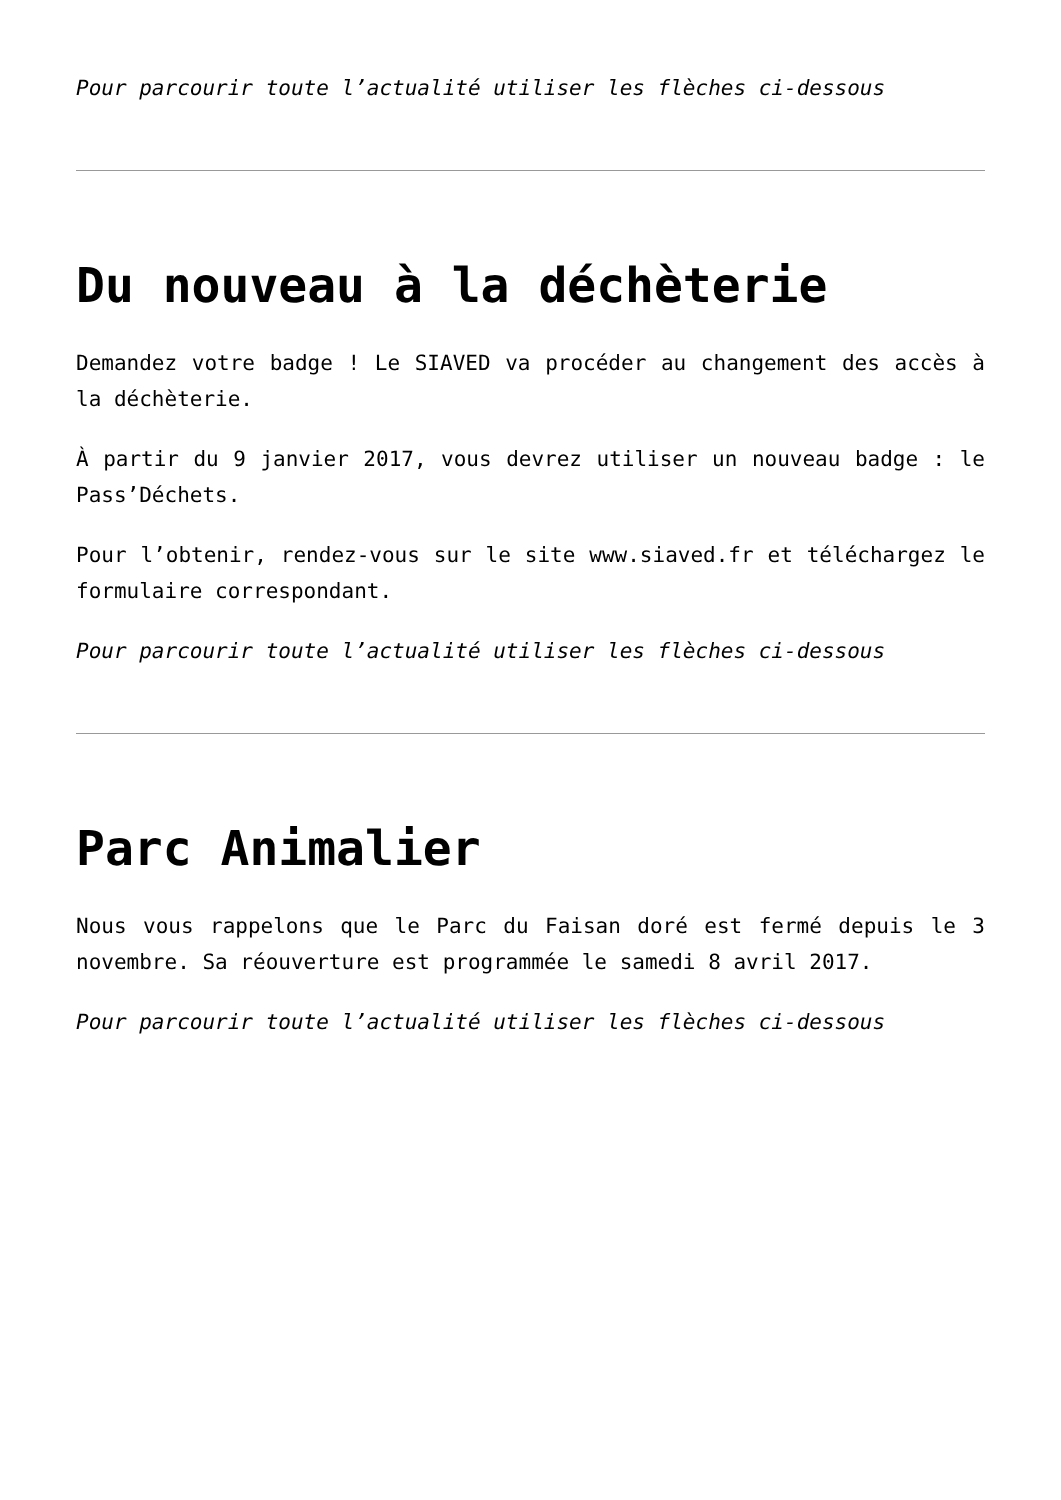Pour parcourir toute l’actualité utiliser les flèches ci-dessous
Du nouveau à la déchèterie
Demandez votre badge ! Le SIAVED va procéder au changement des accès à la déchèterie.
À partir du 9 janvier 2017, vous devrez utiliser un nouveau badge : le Pass’Déchets.
Pour l’obtenir, rendez-vous sur le site www.siaved.fr et téléchargez le formulaire correspondant.
Pour parcourir toute l’actualité utiliser les flèches ci-dessous
Parc Animalier
Nous vous rappelons que le Parc du Faisan doré est fermé depuis le 3 novembre. Sa réouverture est programmée le samedi 8 avril 2017.
Pour parcourir toute l’actualité utiliser les flèches ci-dessous